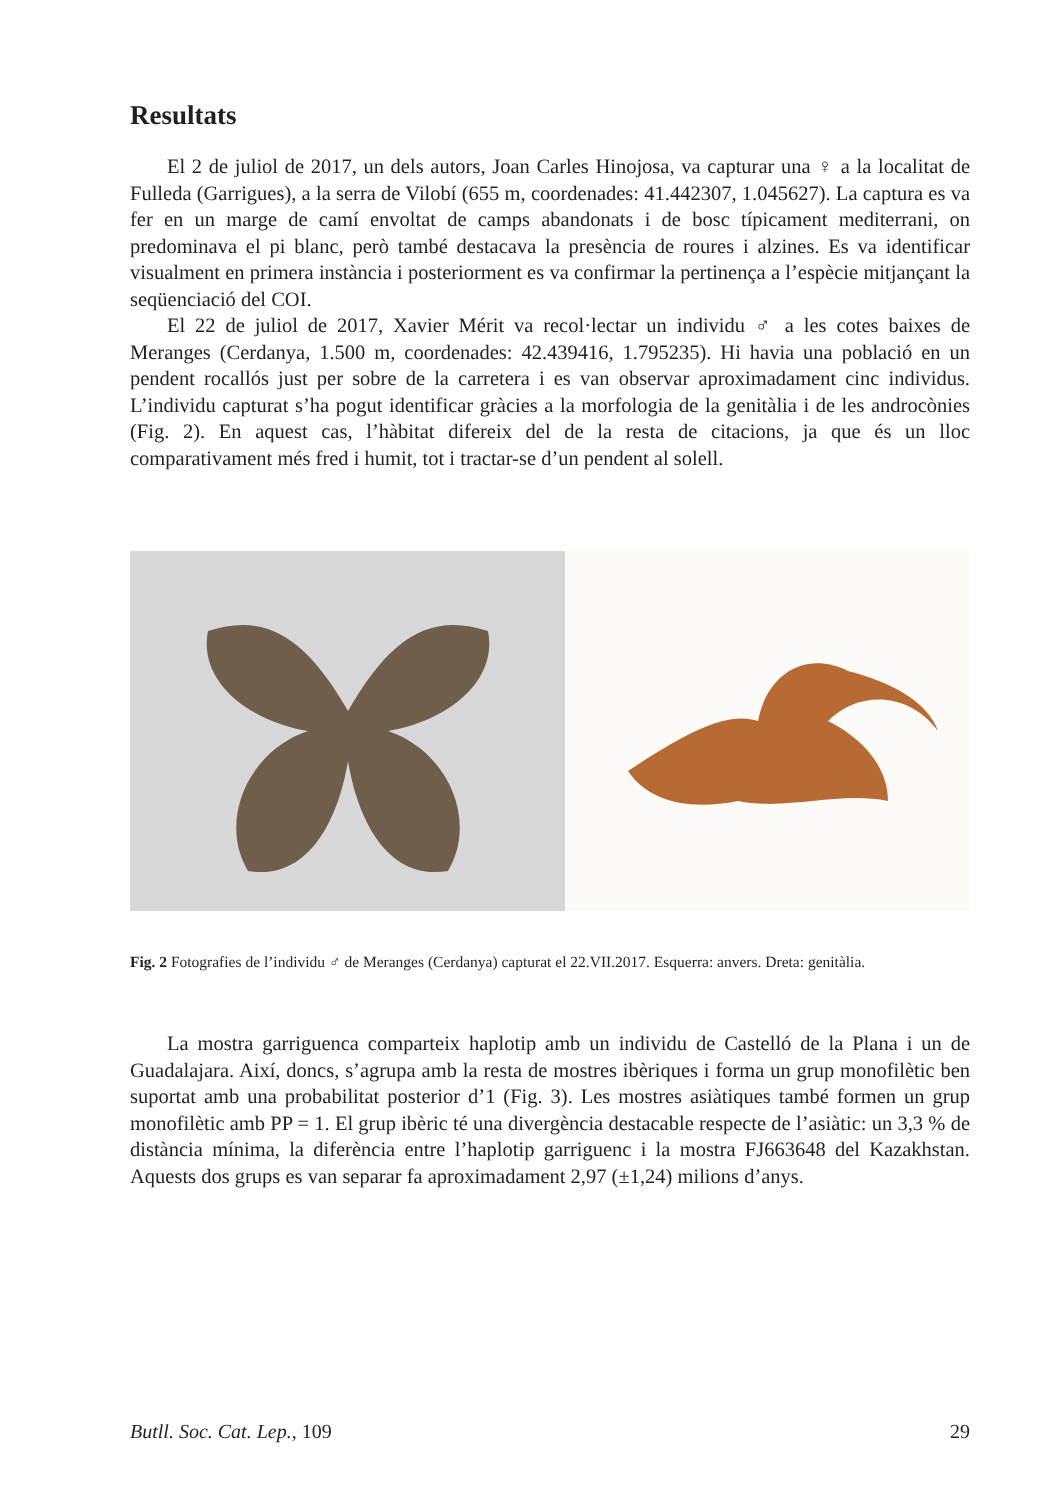Resultats
El 2 de juliol de 2017, un dels autors, Joan Carles Hinojosa, va capturar una ♀ a la localitat de Fulleda (Garrigues), a la serra de Vilobí (655 m, coordenades: 41.442307, 1.045627). La captura es va fer en un marge de camí envoltat de camps abandonats i de bosc típicament mediterrani, on predominava el pi blanc, però també destacava la presència de roures i alzines. Es va identificar visualment en primera instància i posteriorment es va confirmar la pertinença a l’espècie mitjançant la seqüenciació del COI.
El 22 de juliol de 2017, Xavier Mérit va recol·lectar un individu ♂ a les cotes baixes de Meranges (Cerdanya, 1.500 m, coordenades: 42.439416, 1.795235). Hi havia una població en un pendent rocallós just per sobre de la carretera i es van observar aproximadament cinc individus. L’individu capturat s’ha pogut identificar gràcies a la morfologia de la genitàlia i de les androcònies (Fig. 2). En aquest cas, l’hàbitat difereix del de la resta de citacions, ja que és un lloc comparativament més fred i humit, tot i tractar-se d’un pendent al solell.
Fig. 2 Fotografies de l’individu ♂ de Meranges (Cerdanya) capturat el 22.VII.2017. Esquerra: anvers. Dreta: genitàlia.
La mostra garriguenca comparteix haplotip amb un individu de Castelló de la Plana i un de Guadalajara. Així, doncs, s’agrupa amb la resta de mostres ibèriques i forma un grup monofilètic ben suportat amb una probabilitat posterior d’1 (Fig. 3). Les mostres asiàtiques també formen un grup monofilètic amb PP = 1. El grup ibèric té una divergència destacable respecte de l’asiàtic: un 3,3 % de distància mínima, la diferència entre l’haplotip garriguenc i la mostra FJ663648 del Kazakhstan. Aquests dos grups es van separar fa aproximadament 2,97 (±1,24) milions d’anys.
Butll. Soc. Cat. Lep., 109 29